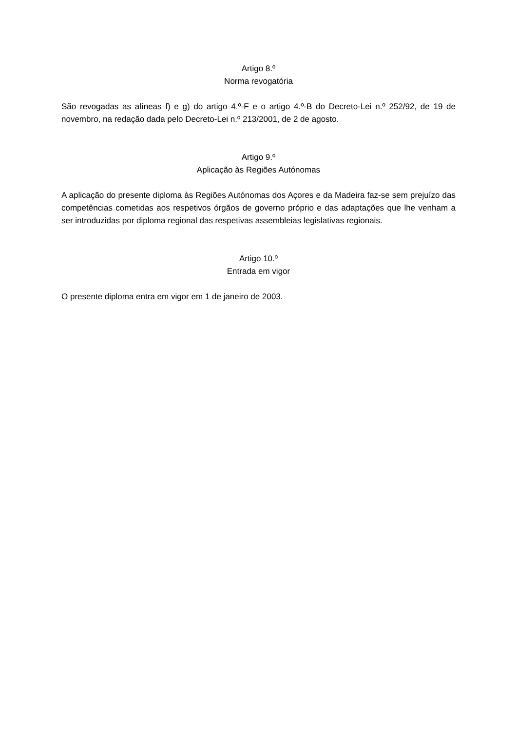Artigo 8.º
Norma revogatória
São revogadas as alíneas f) e g) do artigo 4.º-F e o artigo 4.º-B do Decreto-Lei n.º 252/92, de 19 de novembro, na redação dada pelo Decreto-Lei n.º 213/2001, de 2 de agosto.
Artigo 9.º
Aplicação às Regiões Autónomas
A aplicação do presente diploma às Regiões Autónomas dos Açores e da Madeira faz-se sem prejuízo das competências cometidas aos respetivos órgãos de governo próprio e das adaptações que lhe venham a ser introduzidas por diploma regional das respetivas assembleias legislativas regionais.
Artigo 10.º
Entrada em vigor
O presente diploma entra em vigor em 1 de janeiro de 2003.